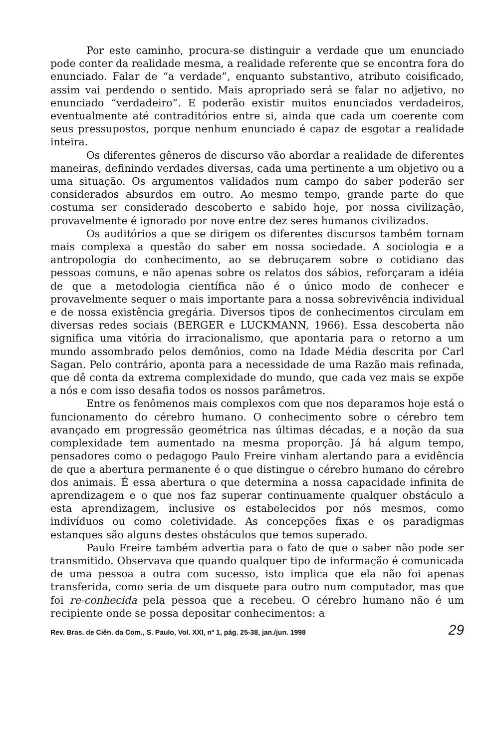Por este caminho, procura-se distinguir a verdade que um enunciado pode conter da realidade mesma, a realidade referente que se encontra fora do enunciado. Falar de “a verdade”, enquanto substantivo, atributo coisificado, assim vai perdendo o sentido. Mais apropriado será se falar no adjetivo, no enunciado “verdadeiro”. E poderão existir muitos enunciados verdadeiros, eventualmente até contraditórios entre si, ainda que cada um coerente com seus pressupostos, porque nenhum enunciado é capaz de esgotar a realidade inteira.
Os diferentes gêneros de discurso vão abordar a realidade de diferentes maneiras, definindo verdades diversas, cada uma pertinente a um objetivo ou a uma situação. Os argumentos validados num campo do saber poderão ser considerados absurdos em outro. Ao mesmo tempo, grande parte do que costuma ser considerado descoberto e sabido hoje, por nossa civilização, provavelmente é ignorado por nove entre dez seres humanos civilizados.
Os auditórios a que se dirigem os diferentes discursos também tornam mais complexa a questão do saber em nossa sociedade. A sociologia e a antropologia do conhecimento, ao se debruçarem sobre o cotidiano das pessoas comuns, e não apenas sobre os relatos dos sábios, reforçaram a idéia de que a metodologia científica não é o único modo de conhecer e provavelmente sequer o mais importante para a nossa sobrevivência individual e de nossa existência gregária. Diversos tipos de conhecimentos circulam em diversas redes sociais (BERGER e LUCKMANN, 1966). Essa descoberta não significa uma vitória do irracionalismo, que apontaria para o retorno a um mundo assombrado pelos demônios, como na Idade Média descrita por Carl Sagan. Pelo contrário, aponta para a necessidade de uma Razão mais refinada, que dê conta da extrema complexidade do mundo, que cada vez mais se expõe a nós e com isso desafia todos os nossos parâmetros.
Entre os fenômenos mais complexos com que nos deparamos hoje está o funcionamento do cérebro humano. O conhecimento sobre o cérebro tem avançado em progressão geométrica nas últimas décadas, e a noção da sua complexidade tem aumentado na mesma proporção. Já há algum tempo, pensadores como o pedagogo Paulo Freire vinham alertando para a evidência de que a abertura permanente é o que distingue o cérebro humano do cérebro dos animais. É essa abertura o que determina a nossa capacidade infinita de aprendizagem e o que nos faz superar continuamente qualquer obstáculo a esta aprendizagem, inclusive os estabelecidos por nós mesmos, como indivíduos ou como coletividade. As concepções fixas e os paradigmas estanques são alguns destes obstáculos que temos superado.
Paulo Freire também advertia para o fato de que o saber não pode ser transmitido. Observava que quando qualquer tipo de informação é comunicada de uma pessoa a outra com sucesso, isto implica que ela não foi apenas transferida, como seria de um disquete para outro num computador, mas que foi re-conhecida pela pessoa que a recebeu. O cérebro humano não é um recipiente onde se possa depositar conhecimentos: a
Rev. Bras. de Ciên. da Com., S. Paulo, Vol. XXI, nº 1, pág. 25-38, jan./jun. 1998 29